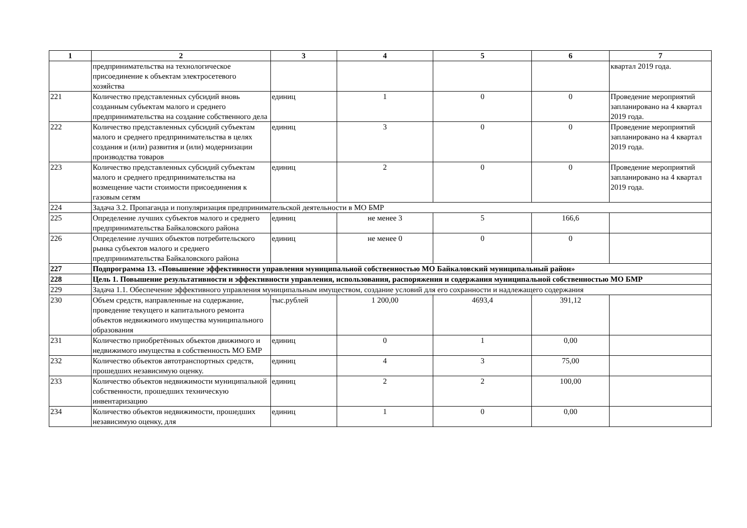| 1 | 2 | 3 | 4 | 5 | 6 | 7 |
| --- | --- | --- | --- | --- | --- | --- |
| | предпринимательства на технологическое присоединение к объектам электросетевого хозяйства | | | | | квартал 2019 года. |
| 221 | Количество представленных субсидий вновь созданным субъектам малого и среднего предпринимательства на создание собственного дела | единиц | 1 | 0 | 0 | Проведение мероприятий запланировано на 4 квартал 2019 года. |
| 222 | Количество представленных субсидий субъектам малого и среднего предпринимательства в целях создания и (или) развития и (или) модернизации производства товаров | единиц | 3 | 0 | 0 | Проведение мероприятий запланировано на 4 квартал 2019 года. |
| 223 | Количество представленных субсидий субъектам малого и среднего предпринимательства на возмещение части стоимости присоединения к газовым сетям | единиц | 2 | 0 | 0 | Проведение мероприятий запланировано на 4 квартал 2019 года. |
| 224 | Задача 3.2. Пропаганда и популяризация предпринимательской деятельности в МО БМР | | | | | |
| 225 | Определение лучших субъектов малого и среднего предпринимательства Байкаловского района | единиц | не менее 3 | 5 | 166,6 | |
| 226 | Определение лучших объектов потребительского рынка субъектов малого и среднего предпринимательства Байкаловского района | единиц | не менее 0 | 0 | 0 | |
| 227 | Подпрограмма 13. «Повышение эффективности управления муниципальной собственностью МО Байкаловский муниципальный район» | | | | | |
| 228 | Цель 1. Повышение результативности и эффективности управления, использования, распоряжения и содержания муниципальной собственностью МО БМР | | | | | |
| 229 | Задача 1.1. Обеспечение эффективного управления муниципальным имуществом, создание условий для его сохранности и надлежащего содержания | | | | | |
| 230 | Объем средств, направленные на содержание, проведение текущего и капитального ремонта объектов недвижимого имущества муниципального образования | тыс.рублей | 1 200,00 | 4693,4 | 391,12 | |
| 231 | Количество приобретённых объектов движимого и недвижимого имущества в собственность МО БМР | единиц | 0 | 1 | 0,00 | |
| 232 | Количество объектов автотранспортных средств, прошедших независимую оценку. | единиц | 4 | 3 | 75,00 | |
| 233 | Количество объектов недвижимости муниципальной собственности, прошедших техническую инвентаризацию | единиц | 2 | 2 | 100,00 | |
| 234 | Количество объектов недвижимости, прошедших независимую оценку, для | единиц | 1 | 0 | 0,00 | |